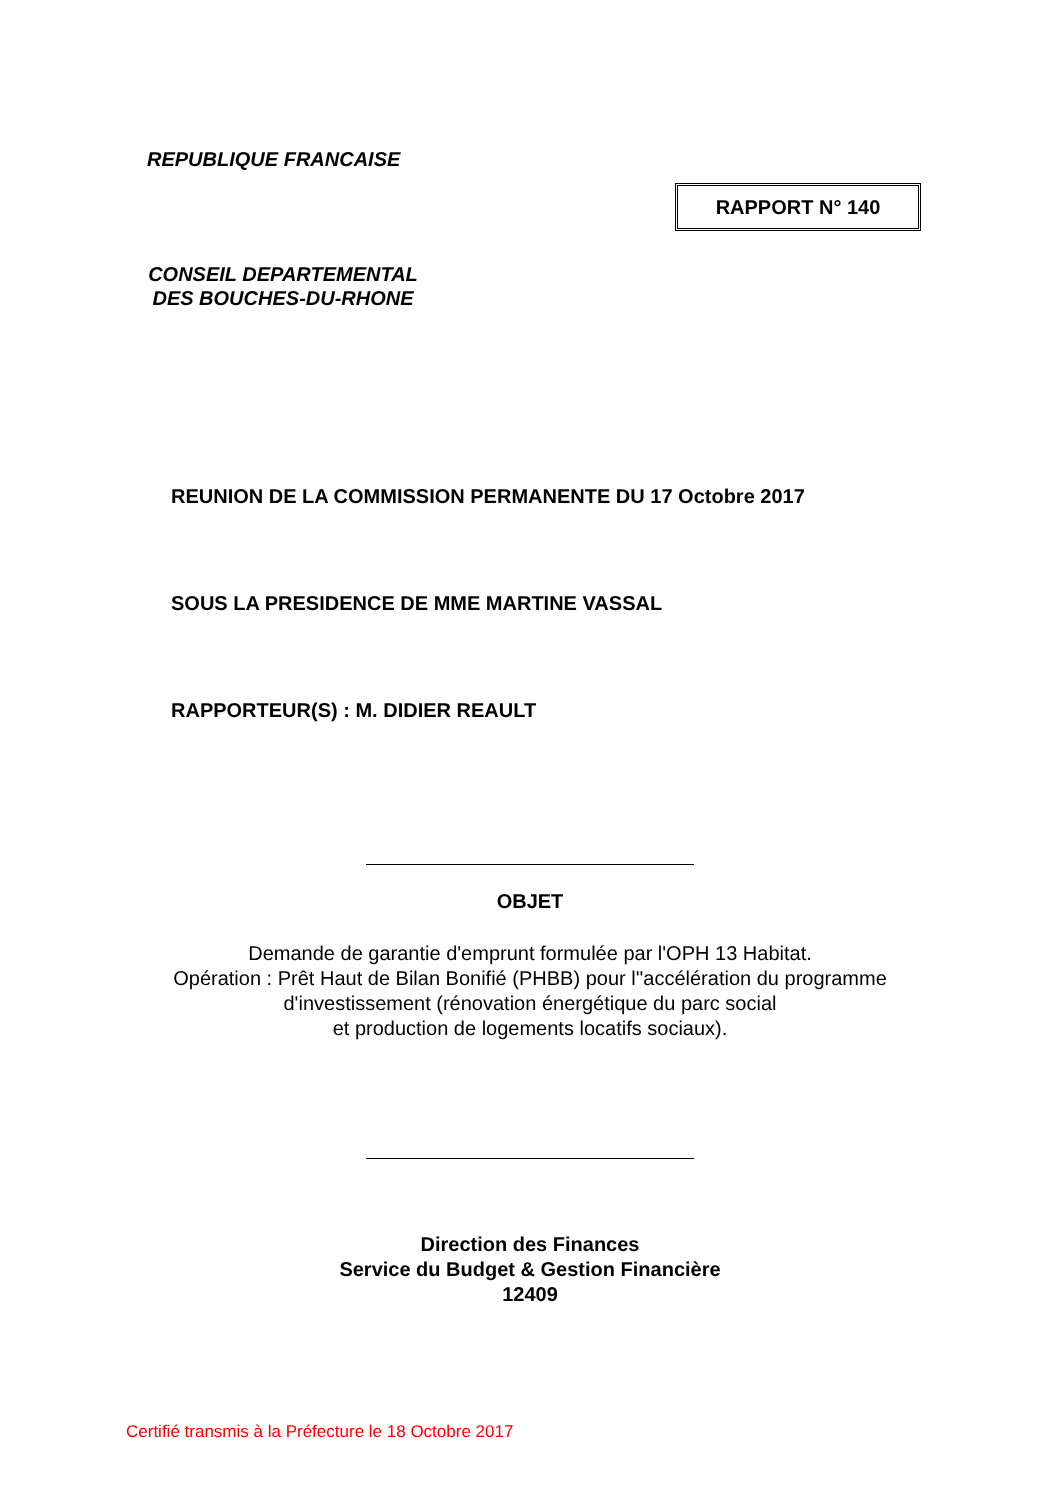REPUBLIQUE FRANCAISE
RAPPORT N° 140
CONSEIL DEPARTEMENTAL
DES BOUCHES-DU-RHONE
REUNION DE LA COMMISSION PERMANENTE DU 17 Octobre 2017
SOUS LA PRESIDENCE DE MME MARTINE VASSAL
RAPPORTEUR(S) : M. DIDIER REAULT
OBJET
Demande de garantie d'emprunt formulée par l'OPH 13 Habitat.
Opération : Prêt Haut de Bilan Bonifié (PHBB) pour l''accélération du programme
d'investissement (rénovation énergétique du parc social
et production de logements locatifs sociaux).
Direction des Finances
Service du Budget & Gestion Financière
12409
Certifié transmis à la Préfecture le 18 Octobre 2017